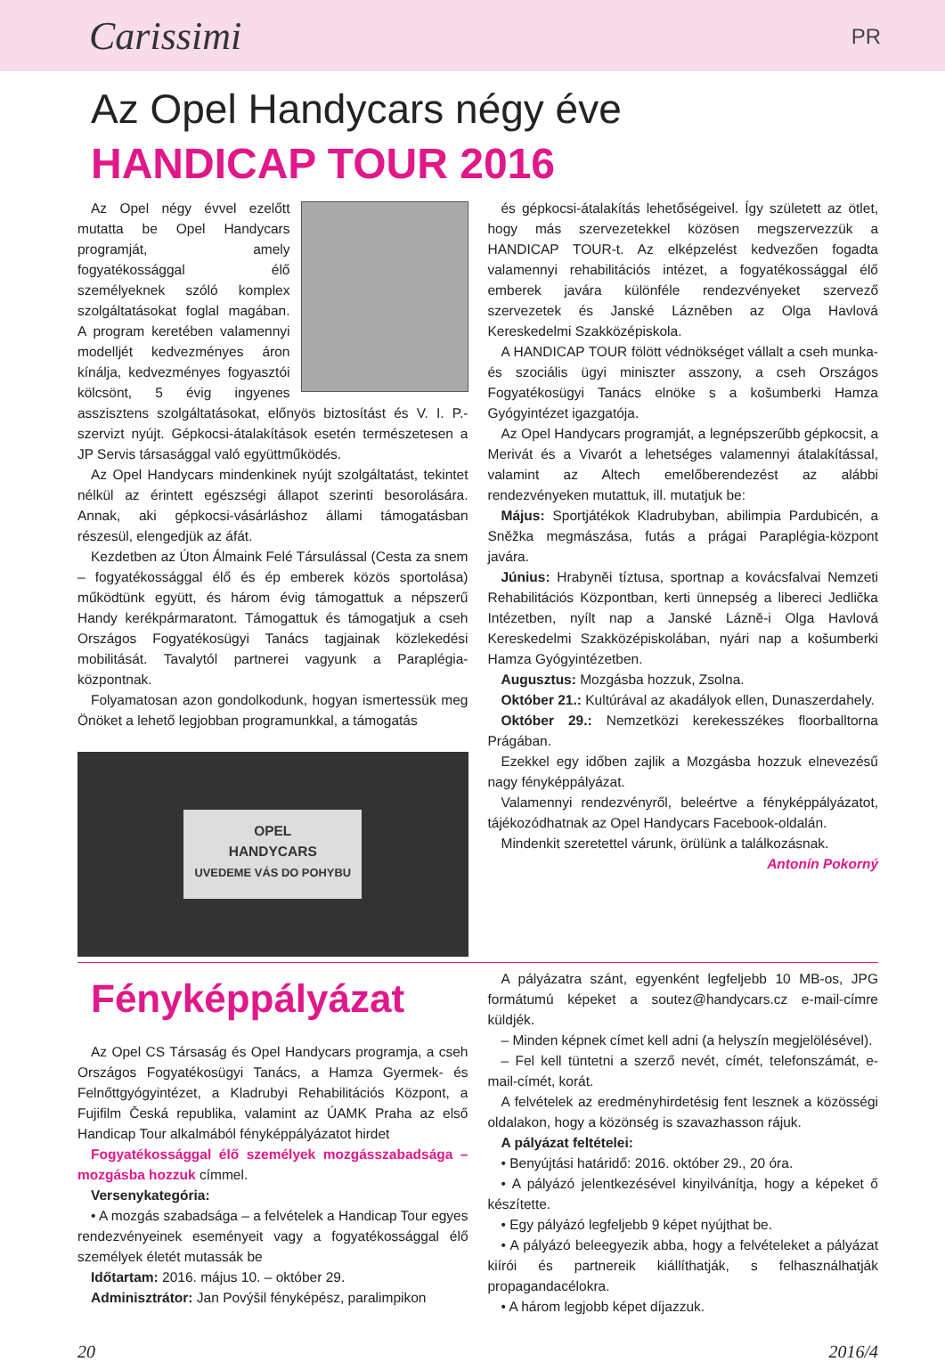Carissimi PR
Az Opel Handycars négy éve
HANDICAP TOUR 2016
Az Opel négy évvel ezelőtt mutatta be Opel Handycars programját, amely fogyatékossággal élő személyeknek szóló komplex szolgáltatásokat foglal magában. A program keretében valamennyi modelljét kedvezményes áron kínálja, kedvezményes fogyasztói kölcsönt, 5 évig ingyenes asszisztens szolgáltatásokat, előnyös biztosítást és V. I. P.-szervizt nyújt. Gépkocsi-átalakítások esetén természetesen a JP Servis társasággal való együttműködés.
Az Opel Handycars mindenkinek nyújt szolgáltatást, tekintet nélkül az érintett egészségi állapot szerinti besorolására. Annak, aki gépkocsi-vásárláshoz állami támogatásban részesül, elengedjük az áfát.
Kezdetben az Úton Álmaink Felé Társulással (Cesta za snem – fogyatékossággal élő és ép emberek közös sportolása) működtünk együtt, és három évig támogattuk a népszerű Handy kerékpármaratont. Támogattuk és támogatjuk a cseh Országos Fogyatékosügyi Tanács tagjainak közlekedési mobilitását. Tavalytól partnerei vagyunk a Paraplégia-központnak.
Folyamatosan azon gondolkodunk, hogyan ismertessük meg Önöket a lehető legjobban programunkkal, a támogatás
OPEL
HANDYCARS
UVEDEME VÁS DO POHYBU
és gépkocsi-átalakítás lehetőségeivel. Így született az ötlet, hogy más szervezetekkel közösen megszervezzük a HANDICAP TOUR-t. Az elképzelést kedvezően fogadta valamennyi rehabilitációs intézet, a fogyatékossággal élő emberek javára különféle rendezvényeket szervező szervezetek és Janské Lázněben az Olga Havlová Kereskedelmi Szakközépiskola.
A HANDICAP TOUR fölött védnökséget vállalt a cseh munka- és szociális ügyi miniszter asszony, a cseh Országos Fogyatékosügyi Tanács elnöke s a košumberki Hamza Gyógyintézet igazgatója.
Az Opel Handycars programját, a legnépszerűbb gépkocsit, a Merivát és a Vivarót a lehetséges valamennyi átalakítással, valamint az Altech emelőberendezést az alábbi rendezvényeken mutattuk, ill. mutatjuk be:
Május: Sportjátékok Kladrubyban, abilimpia Pardubicén, a Sněžka megmászása, futás a prágai Paraplégia-központ javára.
Június: Hrabyněi tíztusa, sportnap a kovácsfalvai Nemzeti Rehabilitációs Központban, kerti ünnepség a libereci Jedlička Intézetben, nyílt nap a Janské Lázně-i Olga Havlová Kereskedelmi Szakközépiskolában, nyári nap a košumberki Hamza Gyógyintézetben.
Augusztus: Mozgásba hozzuk, Zsolna.
Október 21.: Kultúrával az akadályok ellen, Dunaszerdahely.
Október 29.: Nemzetközi kerekesszékes floorballtorna Prágában.
Ezekkel egy időben zajlik a Mozgásba hozzuk elnevezésű nagy fényképpályázat.
Valamennyi rendezvényről, beleértve a fényképpályázatot, tájékozódhatnak az Opel Handycars Facebook-oldalán.
Mindenkit szeretettel várunk, örülünk a találkozásnak.
Antonín Pokorný
Fényképpályázat
Az Opel CS Társaság és Opel Handycars programja, a cseh Országos Fogyatékosügyi Tanács, a Hamza Gyermek- és Felnőttgyógyintézet, a Kladrubyi Rehabilitációs Központ, a Fujifilm Česká republika, valamint az ÚAMK Praha az első Handicap Tour alkalmából fényképpályázatot hirdet
Fogyatékossággal élő személyek mozgásszabadsága – mozgásba hozzuk címmel.
Versenykategória:
• A mozgás szabadsága – a felvételek a Handicap Tour egyes rendezvényeinek eseményeit vagy a fogyatékossággal élő személyek életét mutassák be
Időtartam: 2016. május 10. – október 29.
Adminisztrátor: Jan Povýšil fényképész, paralimpikon
A pályázatra szánt, egyenként legfeljebb 10 MB-os, JPG formátumú képeket a soutez@handycars.cz e-mail-címre küldjék.
– Minden képnek címet kell adni (a helyszín megjelölésével).
– Fel kell tüntetni a szerző nevét, címét, telefonszámát, e-mail-címét, korát.
A felvételek az eredményhirdetésig fent lesznek a közösségi oldalakon, hogy a közönség is szavazhasson rájuk.
A pályázat feltételei:
• Benyújtási határidő: 2016. október 29., 20 óra.
• A pályázó jelentkezésével kinyilvánítja, hogy a képeket ő készítette.
• Egy pályázó legfeljebb 9 képet nyújthat be.
• A pályázó beleegyezik abba, hogy a felvételeket a pályázat kiírói és partnereik kiállíthatják, s felhasználhatják propagandacélokra.
• A három legjobb képet díjazzuk.
20 2016/4